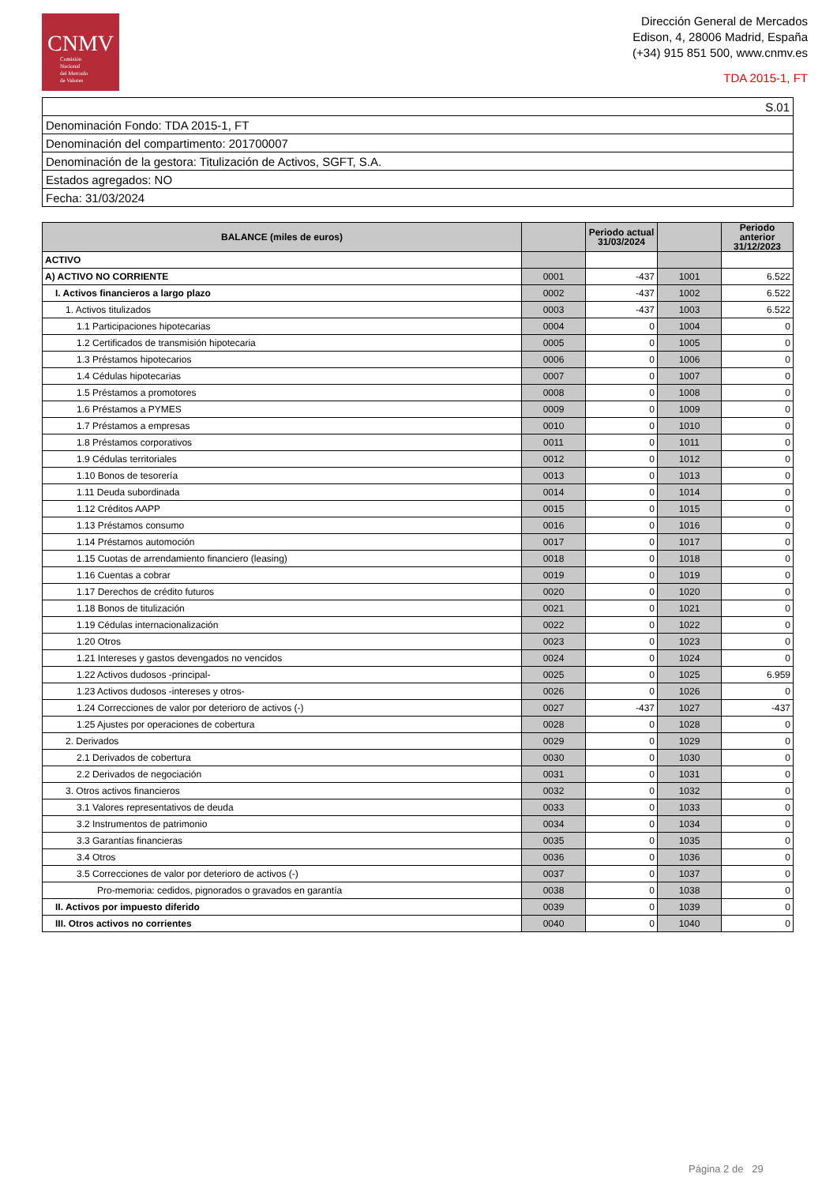CNMV
Comisión
Nacional
del Mercado
de Valores
Dirección General de Mercados
Edison, 4, 28006 Madrid, España
(+34) 915 851 500, www.cnmv.es
TDA 2015-1, FT
| S.01 |
| Denominación Fondo: TDA 2015-1, FT |
| Denominación del compartimento: 201700007 |
| Denominación de la gestora: Titulización de Activos, SGFT, S.A. |
| Estados agregados: NO |
| Fecha: 31/03/2024 |
| BALANCE (miles de euros) | | Periodo actual 31/03/2024 | | Periodo anterior 31/12/2023 |
| --- | --- | --- | --- | --- |
| ACTIVO | | | | |
| A) ACTIVO NO CORRIENTE | 0001 | -437 | 1001 | 6.522 |
| I. Activos financieros a largo plazo | 0002 | -437 | 1002 | 6.522 |
| 1. Activos titulizados | 0003 | -437 | 1003 | 6.522 |
| 1.1 Participaciones hipotecarias | 0004 | 0 | 1004 | 0 |
| 1.2 Certificados de transmisión hipotecaria | 0005 | 0 | 1005 | 0 |
| 1.3 Préstamos hipotecarios | 0006 | 0 | 1006 | 0 |
| 1.4 Cédulas hipotecarias | 0007 | 0 | 1007 | 0 |
| 1.5 Préstamos a promotores | 0008 | 0 | 1008 | 0 |
| 1.6 Préstamos a PYMES | 0009 | 0 | 1009 | 0 |
| 1.7 Préstamos a empresas | 0010 | 0 | 1010 | 0 |
| 1.8 Préstamos corporativos | 0011 | 0 | 1011 | 0 |
| 1.9 Cédulas territoriales | 0012 | 0 | 1012 | 0 |
| 1.10 Bonos de tesorería | 0013 | 0 | 1013 | 0 |
| 1.11 Deuda subordinada | 0014 | 0 | 1014 | 0 |
| 1.12 Créditos AAPP | 0015 | 0 | 1015 | 0 |
| 1.13 Préstamos consumo | 0016 | 0 | 1016 | 0 |
| 1.14 Préstamos automoción | 0017 | 0 | 1017 | 0 |
| 1.15 Cuotas de arrendamiento financiero (leasing) | 0018 | 0 | 1018 | 0 |
| 1.16 Cuentas a cobrar | 0019 | 0 | 1019 | 0 |
| 1.17 Derechos de crédito futuros | 0020 | 0 | 1020 | 0 |
| 1.18 Bonos de titulización | 0021 | 0 | 1021 | 0 |
| 1.19 Cédulas internacionalización | 0022 | 0 | 1022 | 0 |
| 1.20 Otros | 0023 | 0 | 1023 | 0 |
| 1.21 Intereses y gastos devengados no vencidos | 0024 | 0 | 1024 | 0 |
| 1.22 Activos dudosos -principal- | 0025 | 0 | 1025 | 6.959 |
| 1.23 Activos dudosos -intereses y otros- | 0026 | 0 | 1026 | 0 |
| 1.24 Correcciones de valor por deterioro de activos (-) | 0027 | -437 | 1027 | -437 |
| 1.25 Ajustes por operaciones de cobertura | 0028 | 0 | 1028 | 0 |
| 2. Derivados | 0029 | 0 | 1029 | 0 |
| 2.1 Derivados de cobertura | 0030 | 0 | 1030 | 0 |
| 2.2 Derivados de negociación | 0031 | 0 | 1031 | 0 |
| 3. Otros activos financieros | 0032 | 0 | 1032 | 0 |
| 3.1 Valores representativos de deuda | 0033 | 0 | 1033 | 0 |
| 3.2 Instrumentos de patrimonio | 0034 | 0 | 1034 | 0 |
| 3.3 Garantías financieras | 0035 | 0 | 1035 | 0 |
| 3.4 Otros | 0036 | 0 | 1036 | 0 |
| 3.5 Correcciones de valor por deterioro de activos (-) | 0037 | 0 | 1037 | 0 |
| Pro-memoria: cedidos, pignorados o gravados en garantía | 0038 | 0 | 1038 | 0 |
| II. Activos por impuesto diferido | 0039 | 0 | 1039 | 0 |
| III. Otros activos no corrientes | 0040 | 0 | 1040 | 0 |
Página 2 de 29